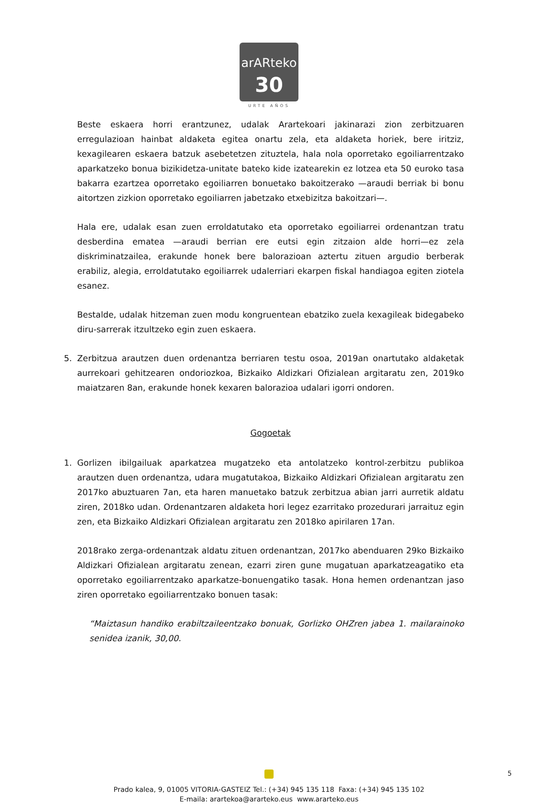arARteko
30
URTE AÑOS
Beste eskaera horri erantzunez, udalak Arartekoari jakinarazi zion zerbitzuaren erregulazioan hainbat aldaketa egitea onartu zela, eta aldaketa horiek, bere iritziz, kexagilearen eskaera batzuk asebetetzen zituztela, hala nola oporretako egoiliarrentzako aparkatzeko bonua bizikidetza-unitate bateko kide izatearekin ez lotzea eta 50 euroko tasa bakarra ezartzea oporretako egoiliarren bonuetako bakoitzerako —araudi berriak bi bonu aitortzen zizkion oporretako egoiliarren jabetzako etxebizitza bakoitzari—.
Hala ere, udalak esan zuen erroldatutako eta oporretako egoiliarrei ordenantzan tratu desberdina ematea —araudi berrian ere eutsi egin zitzaion alde horri—ez zela diskriminatzailea, erakunde honek bere balorazioan aztertu zituen argudio berberak erabiliz, alegia, erroldatutako egoiliarrek udalerriari ekarpen fiskal handiagoa egiten ziotela esanez.
Bestalde, udalak hitzeman zuen modu kongruentean ebatziko zuela kexagileak bidegabeko diru-sarrerak itzultzeko egin zuen eskaera.
5. Zerbitzua arautzen duen ordenantza berriaren testu osoa, 2019an onartutako aldaketak aurrekoari gehitzearen ondoriozkoa, Bizkaiko Aldizkari Ofizialean argitaratu zen, 2019ko maiatzaren 8an, erakunde honek kexaren balorazioa udalari igorri ondoren.
Gogoetak
1. Gorlizen ibilgailuak aparkatzea mugatzeko eta antolatzeko kontrol-zerbitzu publikoa arautzen duen ordenantza, udara mugatutakoa, Bizkaiko Aldizkari Ofizialean argitaratu zen 2017ko abuztuaren 7an, eta haren manuetako batzuk zerbitzua abian jarri aurretik aldatu ziren, 2018ko udan. Ordenantzaren aldaketa hori legez ezarritako prozedurari jarraituz egin zen, eta Bizkaiko Aldizkari Ofizialean argitaratu zen 2018ko apirilaren 17an.
2018rako zerga-ordenantzak aldatu zituen ordenantzan, 2017ko abenduaren 29ko Bizkaiko Aldizkari Ofizialean argitaratu zenean, ezarri ziren gune mugatuan aparkatzeagatiko eta oporretako egoiliarrentzako aparkatze-bonuengatiko tasak. Hona hemen ordenantzan jaso ziren oporretako egoiliarrentzako bonuen tasak:
“Maiztasun handiko erabiltzaileentzako bonuak, Gorlizko OHZren jabea 1. mailarainoko senidea izanik, 30,00.
Prado kalea, 9, 01005 VITORIA-GASTEIZ Tel.: (+34) 945 135 118 Faxa: (+34) 945 135 102
E-maila: arartekoa@ararteko.eus www.ararteko.eus
5